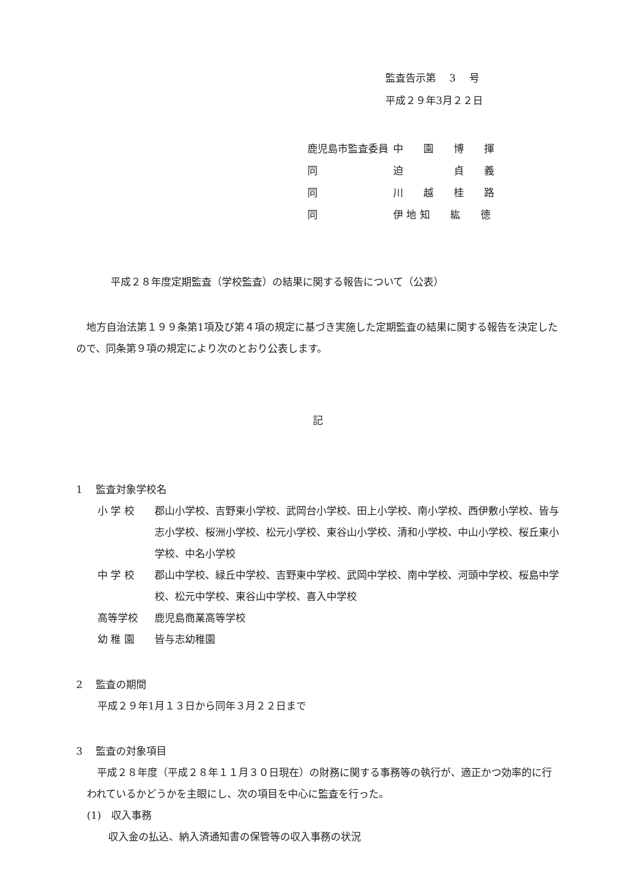監査告示第　 3　 号
平成２９年3月２２日
| 鹿児島市監査委員 | 中 園 博 揮 |
| 同 | 迫 貞 義 |
| 同 | 川 越 桂 路 |
| 同 | 伊 地 知 紘 徳 |
平成２８年度定期監査（学校監査）の結果に関する報告について（公表）
地方自治法第１９９条第1項及び第４項の規定に基づき実施した定期監査の結果に関する報告を決定したので、同条第９項の規定により次のとおり公表します。
記
1　 監査対象学校名
| 小 学 校 | 郡山小学校、吉野東小学校、武岡台小学校、田上小学校、南小学校、西伊敷小学校、皆与志小学校、桜洲小学校、松元小学校、東谷山小学校、清和小学校、中山小学校、桜丘東小学校、中名小学校 |
| 中 学 校 | 郡山中学校、緑丘中学校、吉野東中学校、武岡中学校、南中学校、河頭中学校、桜島中学校、松元中学校、東谷山中学校、喜入中学校 |
| 高等学校 | 鹿児島商業高等学校 |
| 幼 稚 園 | 皆与志幼稚園 |
2　 監査の期間
平成２９年1月１３日から同年３月２２日まで
3　 監査の対象項目
平成２８年度（平成２８年１１月３０日現在）の財務に関する事務等の執行が、適正かつ効率的に行われているかどうかを主眼にし、次の項目を中心に監査を行った。
(1)　収入事務
収入金の払込、納入済通知書の保管等の収入事務の状況